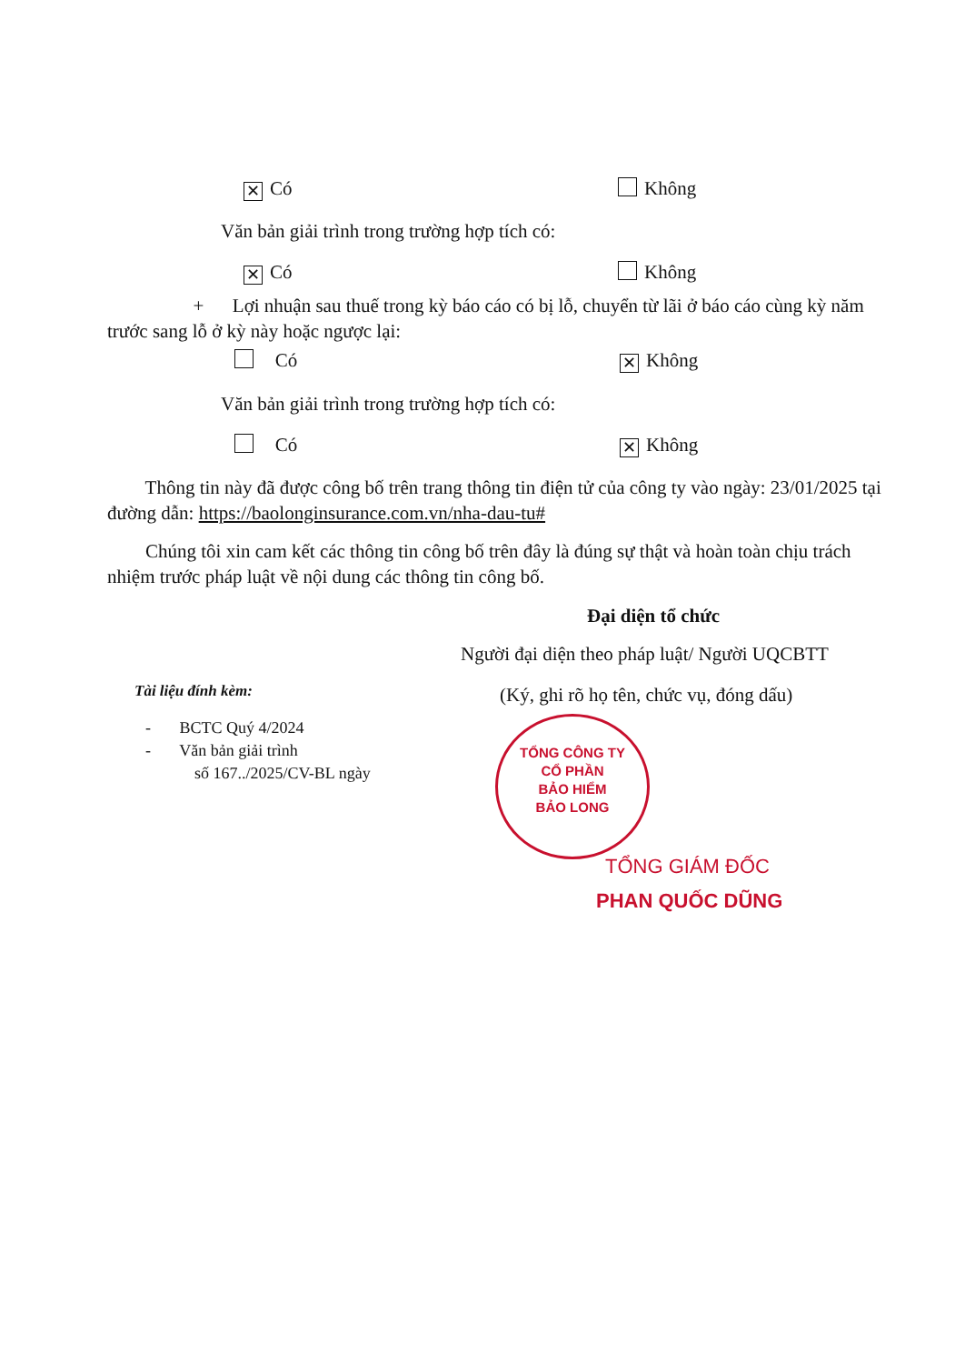✕ Có Không
Văn bản giải trình trong trường hợp tích có:
✕ Có Không
+ Lợi nhuận sau thuế trong kỳ báo cáo có bị lỗ, chuyển từ lãi ở báo cáo cùng kỳ năm trước sang lỗ ở kỳ này hoặc ngược lại:
Có ✕ Không
Văn bản giải trình trong trường hợp tích có:
Có ✕ Không
Thông tin này đã được công bố trên trang thông tin điện tử của công ty vào ngày: 23/01/2025 tại đường dẫn: https://baolonginsurance.com.vn/nha-dau-tu#
Chúng tôi xin cam kết các thông tin công bố trên đây là đúng sự thật và hoàn toàn chịu trách nhiệm trước pháp luật về nội dung các thông tin công bố.
Đại diện tổ chức
Người đại diện theo pháp luật/ Người UQCBTT
(Ký, ghi rõ họ tên, chức vụ, đóng dấu)
Tài liệu đính kèm:
- BCTC Quý 4/2024
- Văn bản giải trình
số 167../2025/CV-BL ngày
TỔNG CÔNG TY
CỔ PHẦN
BẢO HIỂM
BẢO LONG
TỔNG GIÁM ĐỐC
PHAN QUỐC DŨNG